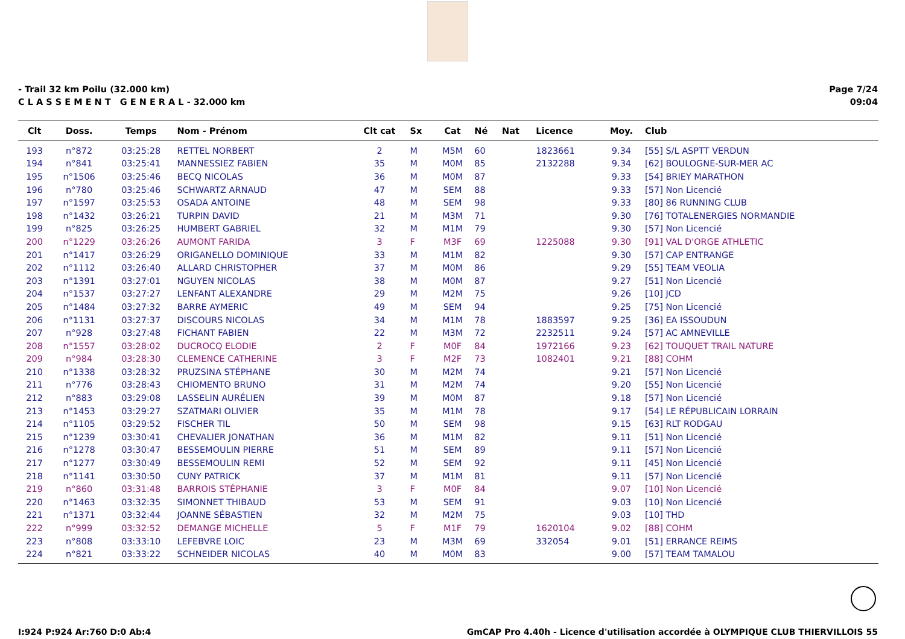- Trail 32 km Poilu (32.000 km)
C L A S S E M E N T G E N E R A L - 32.000 km
Page 7/24
09:04
| Clt | Doss. | Temps | Nom - Prénom | Clt cat | Sx | Cat | Né | Nat | Licence | Moy. | Club |
| --- | --- | --- | --- | --- | --- | --- | --- | --- | --- | --- | --- |
| 193 | n°872 | 03:25:28 | RETTEL NORBERT | 2 | M | M5M | 60 | | 1823661 | 9.34 | [55] S/L ASPTT VERDUN |
| 194 | n°841 | 03:25:41 | MANNESSIEZ FABIEN | 35 | M | M0M | 85 | | 2132288 | 9.34 | [62] BOULOGNE-SUR-MER AC |
| 195 | n°1506 | 03:25:46 | BECQ NICOLAS | 36 | M | M0M | 87 | | | 9.33 | [54] BRIEY MARATHON |
| 196 | n°780 | 03:25:46 | SCHWARTZ ARNAUD | 47 | M | SEM | 88 | | | 9.33 | [57] Non Licencié |
| 197 | n°1597 | 03:25:53 | OSADA ANTOINE | 48 | M | SEM | 98 | | | 9.33 | [80] 86 RUNNING CLUB |
| 198 | n°1432 | 03:26:21 | TURPIN DAVID | 21 | M | M3M | 71 | | | 9.30 | [76] TOTALENERGIES NORMANDIE |
| 199 | n°825 | 03:26:25 | HUMBERT GABRIEL | 32 | M | M1M | 79 | | | 9.30 | [57] Non Licencié |
| 200 | n°1229 | 03:26:26 | AUMONT FARIDA | 3 | F | M3F | 69 | | 1225088 | 9.30 | [91] VAL D'ORGE ATHLETIC |
| 201 | n°1417 | 03:26:29 | ORIGANELLO DOMINIQUE | 33 | M | M1M | 82 | | | 9.30 | [57] CAP ENTRANGE |
| 202 | n°1112 | 03:26:40 | ALLARD CHRISTOPHER | 37 | M | M0M | 86 | | | 9.29 | [55] TEAM VEOLIA |
| 203 | n°1391 | 03:27:01 | NGUYEN NICOLAS | 38 | M | M0M | 87 | | | 9.27 | [51] Non Licencié |
| 204 | n°1537 | 03:27:27 | LENFANT ALEXANDRE | 29 | M | M2M | 75 | | | 9.26 | [10] JCD |
| 205 | n°1484 | 03:27:32 | BARRE AYMERIC | 49 | M | SEM | 94 | | | 9.25 | [75] Non Licencié |
| 206 | n°1131 | 03:27:37 | DISCOURS NICOLAS | 34 | M | M1M | 78 | | 1883597 | 9.25 | [36] EA ISSOUDUN |
| 207 | n°928 | 03:27:48 | FICHANT FABIEN | 22 | M | M3M | 72 | | 2232511 | 9.24 | [57] AC AMNEVILLE |
| 208 | n°1557 | 03:28:02 | DUCROCQ ELODIE | 2 | F | M0F | 84 | | 1972166 | 9.23 | [62] TOUQUET TRAIL NATURE |
| 209 | n°984 | 03:28:30 | CLEMENCE CATHERINE | 3 | F | M2F | 73 | | 1082401 | 9.21 | [88] COHM |
| 210 | n°1338 | 03:28:32 | PRUZSINA STÉPHANE | 30 | M | M2M | 74 | | | 9.21 | [57] Non Licencié |
| 211 | n°776 | 03:28:43 | CHIOMENTO BRUNO | 31 | M | M2M | 74 | | | 9.20 | [55] Non Licencié |
| 212 | n°883 | 03:29:08 | LASSELIN AURÉLIEN | 39 | M | M0M | 87 | | | 9.18 | [57] Non Licencié |
| 213 | n°1453 | 03:29:27 | SZATMARI OLIVIER | 35 | M | M1M | 78 | | | 9.17 | [54] LE RÉPUBLICAIN LORRAIN |
| 214 | n°1105 | 03:29:52 | FISCHER TIL | 50 | M | SEM | 98 | | | 9.15 | [63] RLT RODGAU |
| 215 | n°1239 | 03:30:41 | CHEVALIER JONATHAN | 36 | M | M1M | 82 | | | 9.11 | [51] Non Licencié |
| 216 | n°1278 | 03:30:47 | BESSEMOULIN PIERRE | 51 | M | SEM | 89 | | | 9.11 | [57] Non Licencié |
| 217 | n°1277 | 03:30:49 | BESSEMOULIN REMI | 52 | M | SEM | 92 | | | 9.11 | [45] Non Licencié |
| 218 | n°1141 | 03:30:50 | CUNY PATRICK | 37 | M | M1M | 81 | | | 9.11 | [57] Non Licencié |
| 219 | n°860 | 03:31:48 | BARROIS STÉPHANIE | 3 | F | M0F | 84 | | | 9.07 | [10] Non Licencié |
| 220 | n°1463 | 03:32:35 | SIMONNET THIBAUD | 53 | M | SEM | 91 | | | 9.03 | [10] Non Licencié |
| 221 | n°1371 | 03:32:44 | JOANNE SÉBASTIEN | 32 | M | M2M | 75 | | | 9.03 | [10] THD |
| 222 | n°999 | 03:32:52 | DEMANGE MICHELLE | 5 | F | M1F | 79 | | 1620104 | 9.02 | [88] COHM |
| 223 | n°808 | 03:33:10 | LEFEBVRE LOIC | 23 | M | M3M | 69 | | 332054 | 9.01 | [51] ERRANCE REIMS |
| 224 | n°821 | 03:33:22 | SCHNEIDER NICOLAS | 40 | M | M0M | 83 | | | 9.00 | [57] TEAM TAMALOU |
I:924 P:924 Ar:760 D:0 Ab:4 GmCAP Pro 4.40h - Licence d'utilisation accordée à OLYMPIQUE CLUB THIERVILLOIS 55